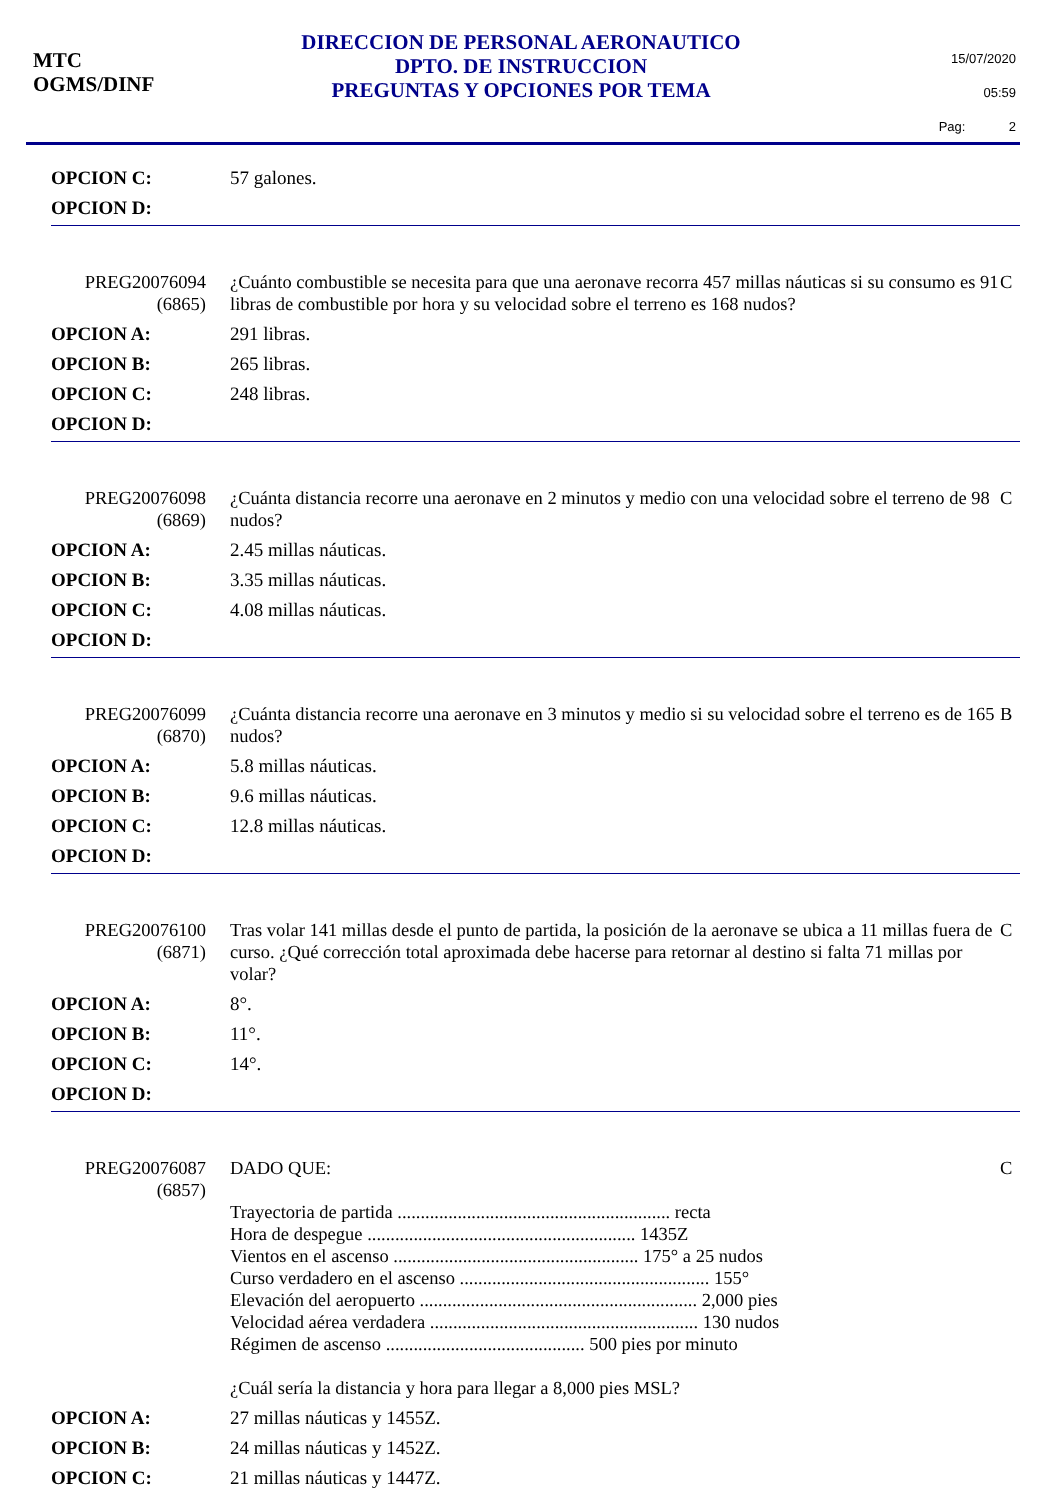MTC
OGMS/DINF
DIRECCION DE PERSONAL AERONAUTICO
DPTO. DE INSTRUCCION
PREGUNTAS Y OPCIONES POR TEMA
15/07/2020
05:59
Pag: 2
OPCION C: 57 galones.
OPCION D:
PREG20076094
(6865)
¿Cuánto combustible se necesita para que una aeronave recorra 457 millas náuticas si su consumo es 91 libras de combustible por hora y su velocidad sobre el terreno es 168 nudos?
C
OPCION A: 291 libras.
OPCION B: 265 libras.
OPCION C: 248 libras.
OPCION D:
PREG20076098
(6869)
¿Cuánta distancia recorre una aeronave en 2 minutos y medio con una velocidad sobre el terreno de 98 nudos?
C
OPCION A: 2.45 millas náuticas.
OPCION B: 3.35 millas náuticas.
OPCION C: 4.08 millas náuticas.
OPCION D:
PREG20076099
(6870)
¿Cuánta distancia recorre una aeronave en 3 minutos y medio si su velocidad sobre el terreno es de 165 nudos?
B
OPCION A: 5.8 millas náuticas.
OPCION B: 9.6 millas náuticas.
OPCION C: 12.8 millas náuticas.
OPCION D:
PREG20076100
(6871)
Tras volar 141 millas desde el punto de partida, la posición de la aeronave se ubica a 11 millas fuera de curso. ¿Qué corrección total aproximada debe hacerse para retornar al destino si falta 71 millas por volar?
C
OPCION A: 8°.
OPCION B: 11°.
OPCION C: 14°.
OPCION D:
PREG20076087
(6857)
DADO QUE:
Trayectoria de partida ........................................................... recta
Hora de despegue .......................................................... 1435Z
Vientos en el ascenso ..................................................... 175° a 25 nudos
Curso verdadero en el ascenso ...................................................... 155°
Elevación del aeropuerto ............................................................ 2,000 pies
Velocidad aérea verdadera .......................................................... 130 nudos
Régimen de ascenso ........................................... 500 pies por minuto
¿Cuál sería la distancia y hora para llegar a 8,000 pies MSL?
C
OPCION A: 27 millas náuticas y 1455Z.
OPCION B: 24 millas náuticas y 1452Z.
OPCION C: 21 millas náuticas y 1447Z.